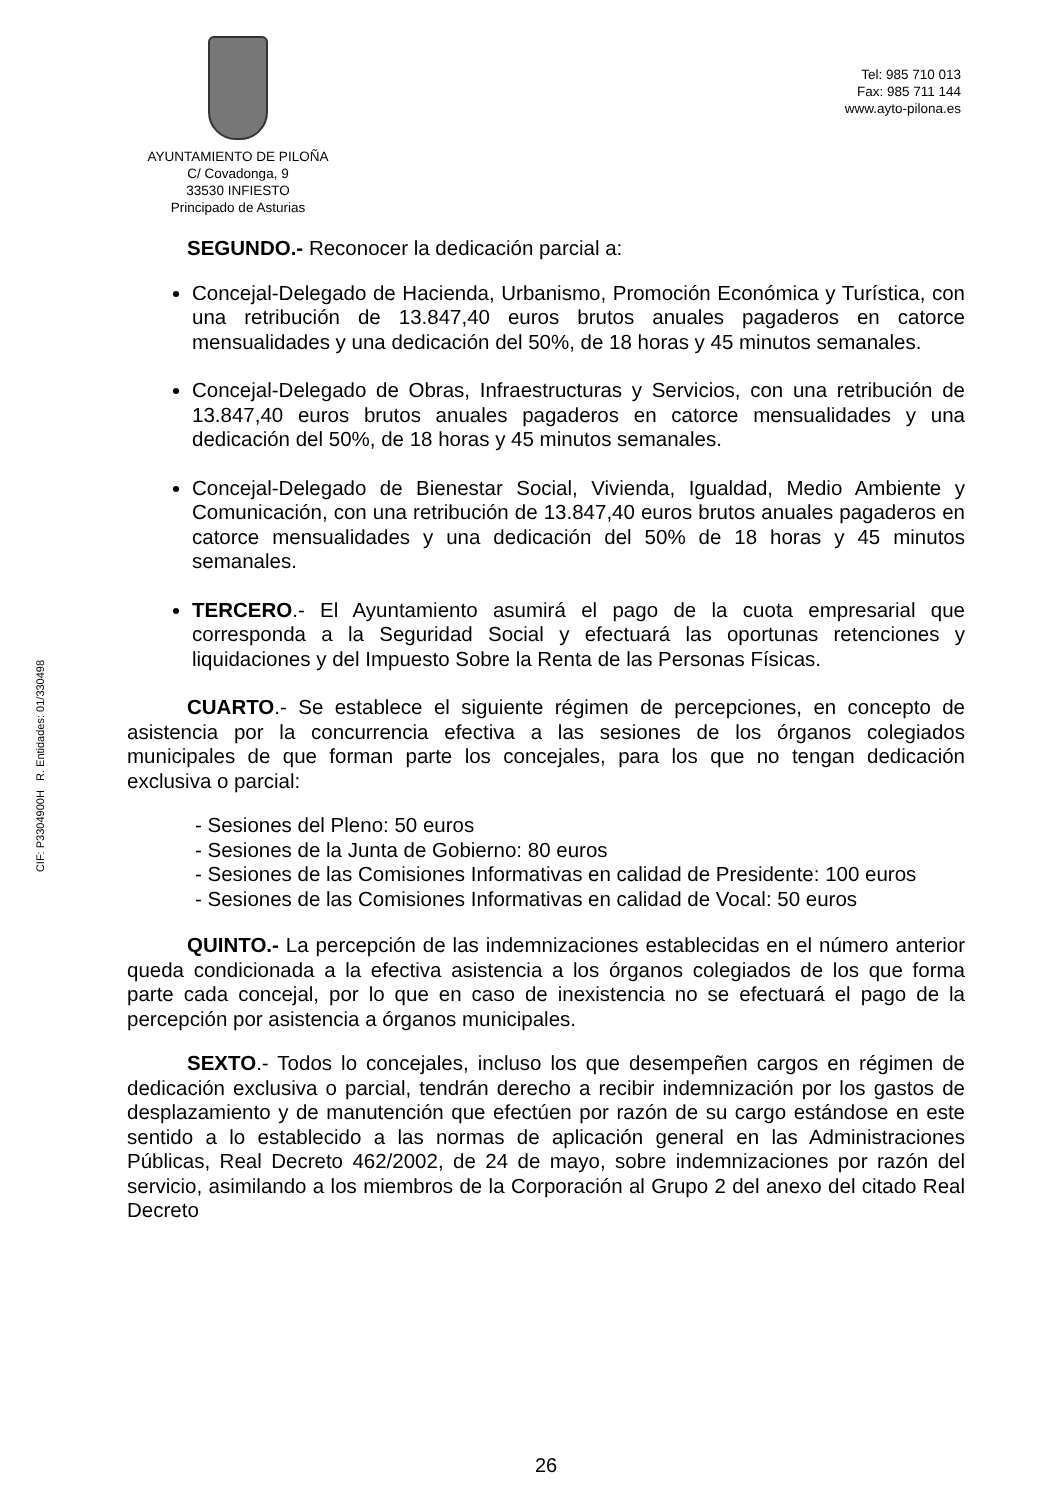CIF: P3304900H R. Entidades: 01/330498
AYUNTAMIENTO DE PILOÑA
C/ Covadonga, 9
33530 INFIESTO
Principado de Asturias
Tel: 985 710 013
Fax: 985 711 144
www.ayto-pilona.es
SEGUNDO.- Reconocer la dedicación parcial a:
Concejal-Delegado de Hacienda, Urbanismo, Promoción Económica y Turística, con una retribución de 13.847,40 euros brutos anuales pagaderos en catorce mensualidades y una dedicación del 50%, de 18 horas y 45 minutos semanales.
Concejal-Delegado de Obras, Infraestructuras y Servicios, con una retribución de 13.847,40 euros brutos anuales pagaderos en catorce mensualidades y una dedicación del 50%, de 18 horas y 45 minutos semanales.
Concejal-Delegado de Bienestar Social, Vivienda, Igualdad, Medio Ambiente y Comunicación, con una retribución de 13.847,40 euros brutos anuales pagaderos en catorce mensualidades y una dedicación del 50% de 18 horas y 45 minutos semanales.
TERCERO.- El Ayuntamiento asumirá el pago de la cuota empresarial que corresponda a la Seguridad Social y efectuará las oportunas retenciones y liquidaciones y del Impuesto Sobre la Renta de las Personas Físicas.
CUARTO.- Se establece el siguiente régimen de percepciones, en concepto de asistencia por la concurrencia efectiva a las sesiones de los órganos colegiados municipales de que forman parte los concejales, para los que no tengan dedicación exclusiva o parcial:
- Sesiones del Pleno: 50 euros
- Sesiones de la Junta de Gobierno: 80 euros
- Sesiones de las Comisiones Informativas en calidad de Presidente: 100 euros
- Sesiones de las Comisiones Informativas en calidad de Vocal: 50 euros
QUINTO.- La percepción de las indemnizaciones establecidas en el número anterior queda condicionada a la efectiva asistencia a los órganos colegiados de los que forma parte cada concejal, por lo que en caso de inexistencia no se efectuará el pago de la percepción por asistencia a órganos municipales.
SEXTO.- Todos lo concejales, incluso los que desempeñen cargos en régimen de dedicación exclusiva o parcial, tendrán derecho a recibir indemnización por los gastos de desplazamiento y de manutención que efectúen por razón de su cargo estándose en este sentido a lo establecido a las normas de aplicación general en las Administraciones Públicas, Real Decreto 462/2002, de 24 de mayo, sobre indemnizaciones por razón del servicio, asimilando a los miembros de la Corporación al Grupo 2 del anexo del citado Real Decreto
26